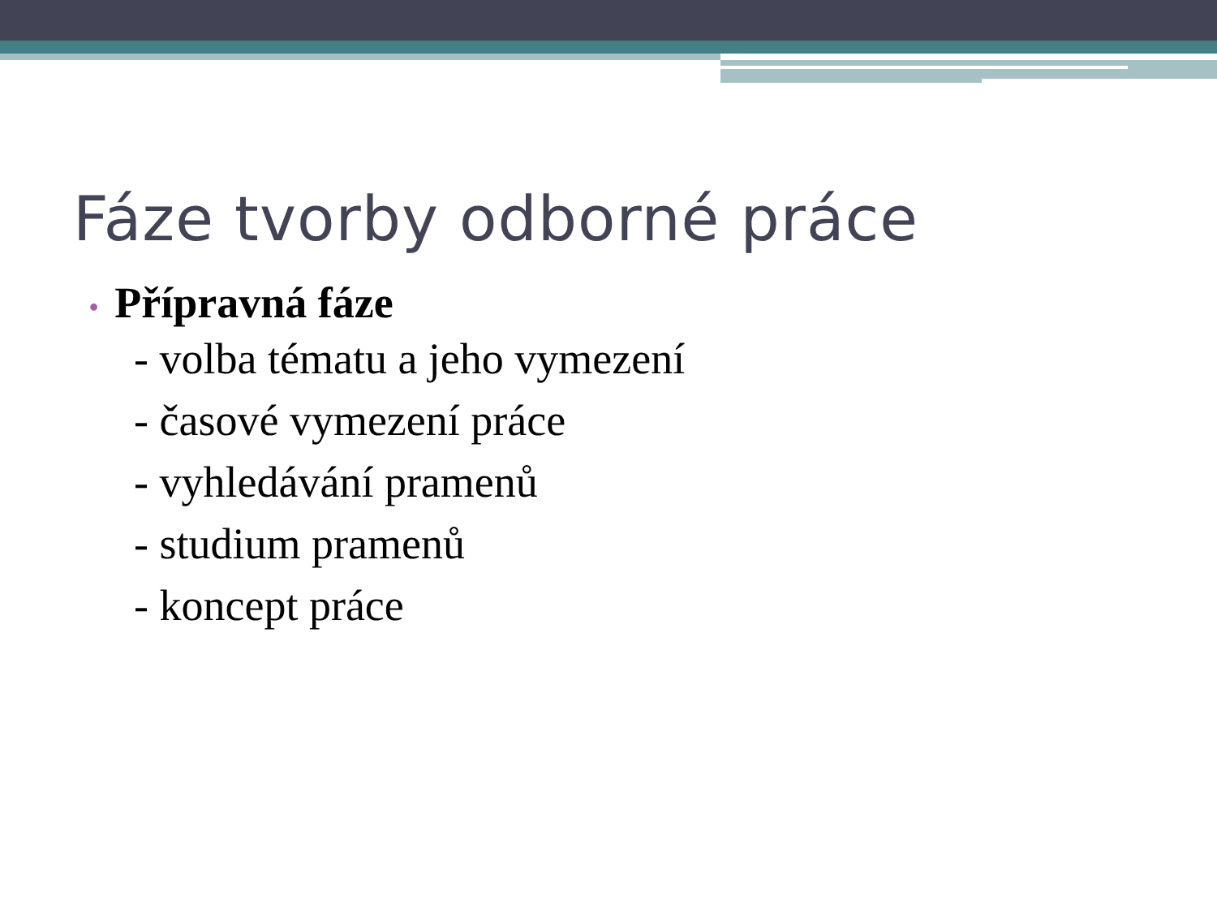Fáze tvorby odborné práce
• Přípravná fáze
- volba tématu a jeho vymezení
- časové vymezení práce
- vyhledávání pramenů
- studium pramenů
- koncept práce